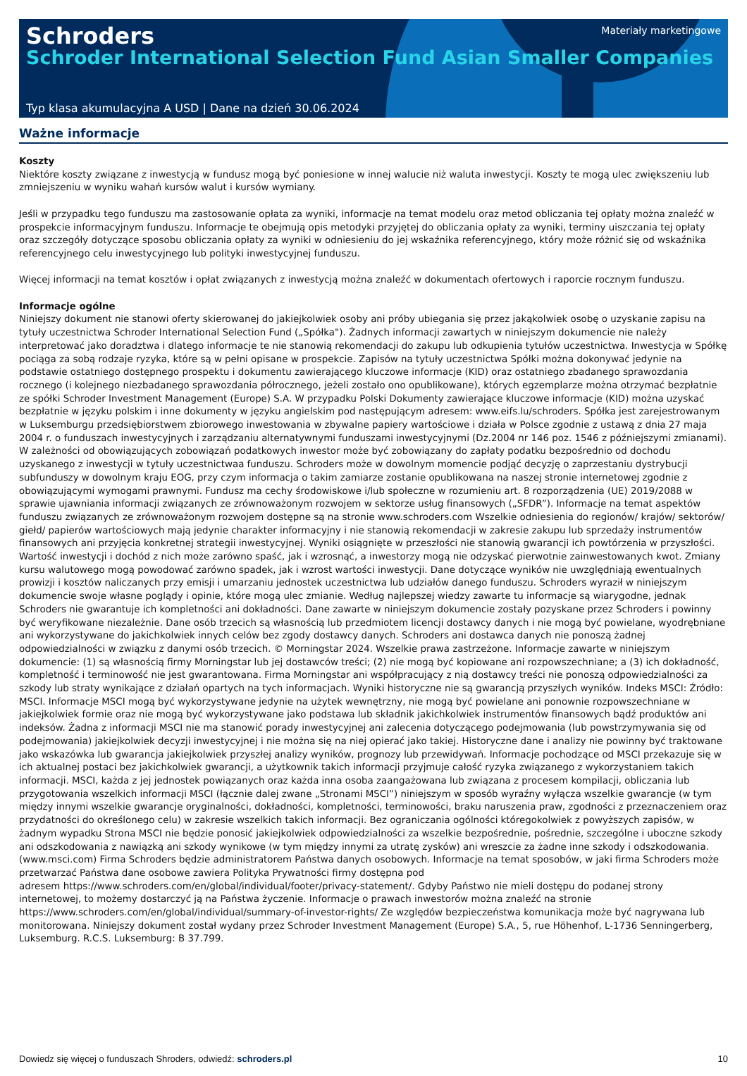Schroders
Schroder International Selection Fund Asian Smaller Companies
Materiały marketingowe
Typ klasa akumulacyjna A USD | Dane na dzień 30.06.2024
Ważne informacje
Koszty
Niektóre koszty związane z inwestycją w fundusz mogą być poniesione w innej walucie niż waluta inwestycji. Koszty te mogą ulec zwiększeniu lub zmniejszeniu w wyniku wahań kursów walut i kursów wymiany.
Jeśli w przypadku tego funduszu ma zastosowanie opłata za wyniki, informacje na temat modelu oraz metod obliczania tej opłaty można znaleźć w prospekcie informacyjnym funduszu. Informacje te obejmują opis metodyki przyjętej do obliczania opłaty za wyniki, terminy uiszczania tej opłaty oraz szczegóły dotyczące sposobu obliczania opłaty za wyniki w odniesieniu do jej wskaźnika referencyjnego, który może różnić się od wskaźnika referencyjnego celu inwestycyjnego lub polityki inwestycyjnej funduszu.
Więcej informacji na temat kosztów i opłat związanych z inwestycją można znaleźć w dokumentach ofertowych i raporcie rocznym funduszu.
Informacje ogólne
Niniejszy dokument nie stanowi oferty skierowanej do jakiejkolwiek osoby ani próby ubiegania się przez jakąkolwiek osobę o uzyskanie zapisu na tytuły uczestnictwa Schroder International Selection Fund („Spółka"). Żadnych informacji zawartych w niniejszym dokumencie nie należy interpretować jako doradztwa i dlatego informacje te nie stanowią rekomendacji do zakupu lub odkupienia tytułów uczestnictwa. Inwestycja w Spółkę pociąga za sobą rodzaje ryzyka, które są w pełni opisane w prospekcie. Zapisów na tytuły uczestnictwa Spółki można dokonywać jedynie na podstawie ostatniego dostępnego prospektu i dokumentu zawierającego kluczowe informacje (KID) oraz ostatniego zbadanego sprawozdania rocznego (i kolejnego niezbadanego sprawozdania półrocznego, jeżeli zostało ono opublikowane), których egzemplarze można otrzymać bezpłatnie ze spółki Schroder Investment Management (Europe) S.A. W przypadku Polski Dokumenty zawierające kluczowe informacje (KID) można uzyskać bezpłatnie w języku polskim i inne dokumenty w języku angielskim pod następującym adresem: www.eifs.lu/schroders. Spółka jest zarejestrowanym w Luksemburgu przedsiębiorstwem zbiorowego inwestowania w zbywalne papiery wartościowe i działa w Polsce zgodnie z ustawą z dnia 27 maja 2004 r. o funduszach inwestycyjnych i zarządzaniu alternatywnymi funduszami inwestycyjnymi (Dz.2004 nr 146 poz. 1546 z późniejszymi zmianami). W zależności od obowiązujących zobowiązań podatkowych inwestor może być zobowiązany do zapłaty podatku bezpośrednio od dochodu uzyskanego z inwestycji w tytuły uczestnictwaa funduszu. Schroders może w dowolnym momencie podjąć decyzję o zaprzestaniu dystrybucji subfunduszy w dowolnym kraju EOG, przy czym informacja o takim zamiarze zostanie opublikowana na naszej stronie internetowej zgodnie z obowiązującymi wymogami prawnymi. Fundusz ma cechy środowiskowe i/lub społeczne w rozumieniu art. 8 rozporządzenia (UE) 2019/2088 w sprawie ujawniania informacji związanych ze zrównoważonym rozwojem w sektorze usług finansowych („SFDR”). Informacje na temat aspektów funduszu związanych ze zrównoważonym rozwojem dostępne są na stronie www.schroders.com Wszelkie odniesienia do regionów/ krajów/ sektorów/ giełd/ papierów wartościowych mają jedynie charakter informacyjny i nie stanowią rekomendacji w zakresie zakupu lub sprzedaży instrumentów finansowych ani przyjęcia konkretnej strategii inwestycyjnej. Wyniki osiągnięte w przeszłości nie stanowią gwarancji ich powtórzenia w przyszłości. Wartość inwestycji i dochód z nich może zarówno spaść, jak i wzrosnąć, a inwestorzy mogą nie odzyskać pierwotnie zainwestowanych kwot. Zmiany kursu walutowego mogą powodować zarówno spadek, jak i wzrost wartości inwestycji. Dane dotyczące wyników nie uwzględniają ewentualnych prowizji i kosztów naliczanych przy emisji i umarzaniu jednostek uczestnictwa lub udziałów danego funduszu. Schroders wyraził w niniejszym dokumencie swoje własne poglądy i opinie, które mogą ulec zmianie. Według najlepszej wiedzy zawarte tu informacje są wiarygodne, jednak Schroders nie gwarantuje ich kompletności ani dokładności. Dane zawarte w niniejszym dokumencie zostały pozyskane przez Schroders i powinny być weryfikowane niezależnie. Dane osób trzecich są własnością lub przedmiotem licencji dostawcy danych i nie mogą być powielane, wyodrębniane ani wykorzystywane do jakichkolwiek innych celów bez zgody dostawcy danych. Schroders ani dostawca danych nie ponoszą żadnej odpowiedzialności w związku z danymi osób trzecich. © Morningstar 2024. Wszelkie prawa zastrzeżone. Informacje zawarte w niniejszym dokumencie: (1) są własnością firmy Morningstar lub jej dostawców treści; (2) nie mogą być kopiowane ani rozpowszechniane; a (3) ich dokładność, kompletność i terminowość nie jest gwarantowana. Firma Morningstar ani współpracujący z nią dostawcy treści nie ponoszą odpowiedzialności za szkody lub straty wynikające z działań opartych na tych informacjach. Wyniki historyczne nie są gwarancją przyszłych wyników. Indeks MSCI: Źródło: MSCI. Informacje MSCI mogą być wykorzystywane jedynie na użytek wewnętrzny, nie mogą być powielane ani ponownie rozpowszechniane w jakiejkolwiek formie oraz nie mogą być wykorzystywane jako podstawa lub składnik jakichkolwiek instrumentów finansowych bądź produktów ani indeksów. Żadna z informacji MSCI nie ma stanowić porady inwestycyjnej ani zalecenia dotyczącego podejmowania (lub powstrzymywania się od podejmowania) jakiejkolwiek decyzji inwestycyjnej i nie można się na niej opierać jako takiej. Historyczne dane i analizy nie powinny być traktowane jako wskazówka lub gwarancja jakiejkolwiek przyszłej analizy wyników, prognozy lub przewidywań. Informacje pochodzące od MSCI przekazuje się w ich aktualnej postaci bez jakichkolwiek gwarancji, a użytkownik takich informacji przyjmuje całość ryzyka związanego z wykorzystaniem takich informacji. MSCI, każda z jej jednostek powiązanych oraz każda inna osoba zaangażowana lub związana z procesem kompilacji, obliczania lub przygotowania wszelkich informacji MSCI (łącznie dalej zwane „Stronami MSCI”) niniejszym w sposób wyraźny wyłącza wszelkie gwarancje (w tym między innymi wszelkie gwarancje oryginalności, dokładności, kompletności, terminowości, braku naruszenia praw, zgodności z przeznaczeniem oraz przydatności do określonego celu) w zakresie wszelkich takich informacji. Bez ograniczania ogólności któregokolwiek z powyższych zapisów, w żadnym wypadku Strona MSCI nie będzie ponosić jakiejkolwiek odpowiedzialności za wszelkie bezpośrednie, pośrednie, szczególne i uboczne szkody ani odszkodowania z nawiązką ani szkody wynikowe (w tym między innymi za utratę zysków) ani wreszcie za żadne inne szkody i odszkodowania. (www.msci.com) Firma Schroders będzie administratorem Państwa danych osobowych. Informacje na temat sposobów, w jaki firma Schroders może przetwarzać Państwa dane osobowe zawiera Polityka Prywatności firmy dostępna pod
adresem https://www.schroders.com/en/global/individual/footer/privacy-statement/. Gdyby Państwo nie mieli dostępu do podanej strony internetowej, to możemy dostarczyć ją na Państwa życzenie. Informacje o prawach inwestorów można znaleźć na stronie
https://www.schroders.com/en/global/individual/summary-of-investor-rights/ Ze względów bezpieczeństwa komunikacja może być nagrywana lub monitorowana. Niniejszy dokument został wydany przez Schroder Investment Management (Europe) S.A., 5, rue Höhenhof, L-1736 Senningerberg, Luksemburg. R.C.S. Luksemburg: B 37.799.
Dowiedz się więcej o funduszach Shroders, odwiedź: schroders.pl 10